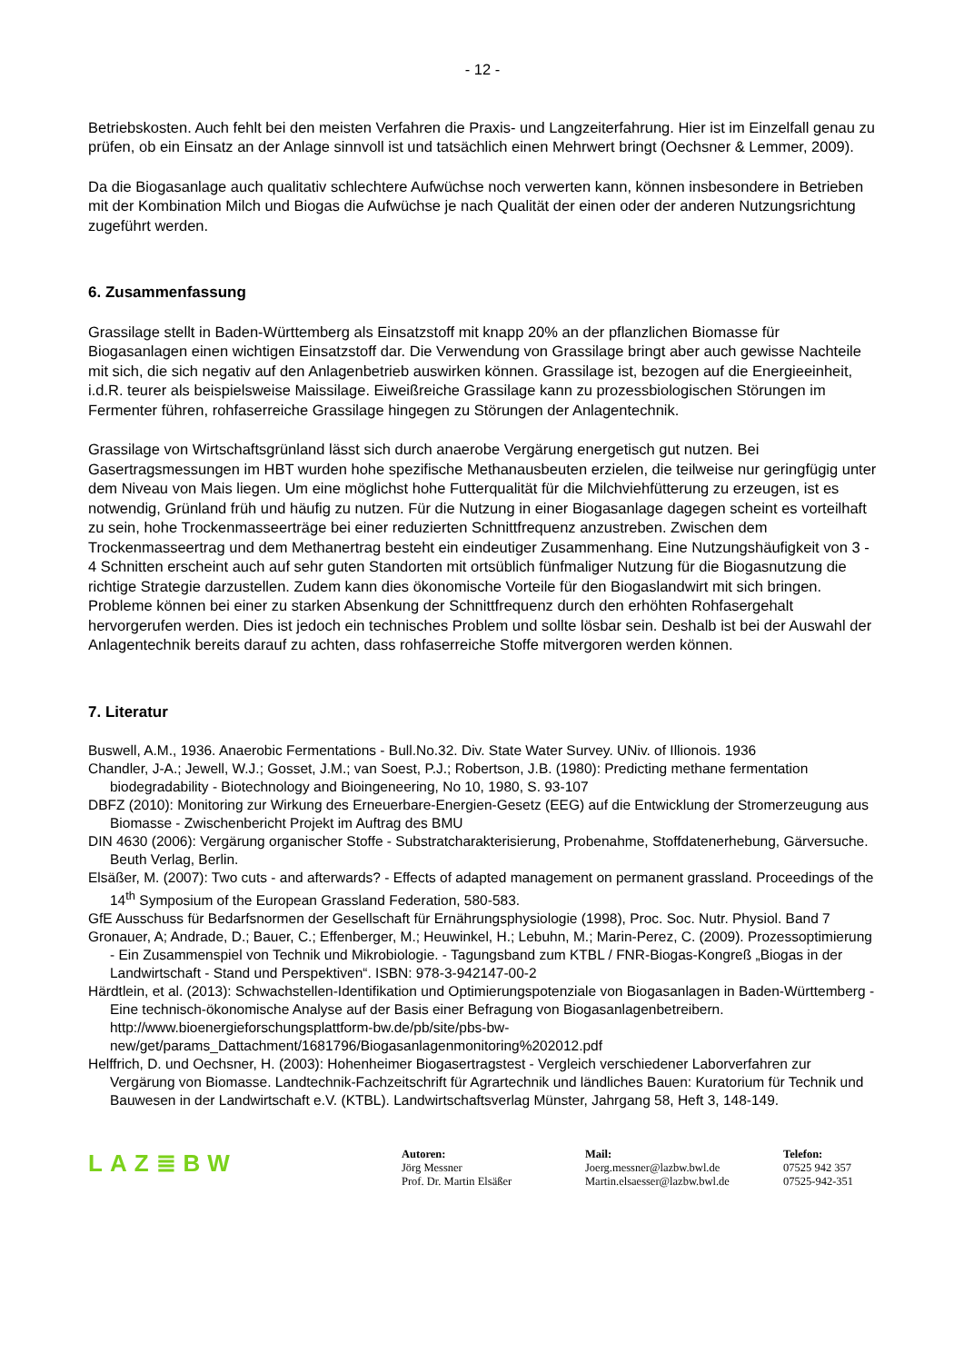- 12 -
Betriebskosten. Auch fehlt bei den meisten Verfahren die Praxis- und Langzeiterfahrung. Hier ist im Einzelfall genau zu prüfen, ob ein Einsatz an der Anlage sinnvoll ist und tatsächlich einen Mehrwert bringt (Oechsner & Lemmer, 2009).
Da die Biogasanlage auch qualitativ schlechtere Aufwüchse noch verwerten kann, können insbesondere in Betrieben mit der Kombination Milch und Biogas die Aufwüchse je nach Qualität der einen oder der anderen Nutzungsrichtung zugeführt werden.
6. Zusammenfassung
Grassilage stellt in Baden-Württemberg als Einsatzstoff mit knapp 20% an der pflanzlichen Biomasse für Biogasanlagen einen wichtigen Einsatzstoff dar. Die Verwendung von Grassilage bringt aber auch gewisse Nachteile mit sich, die sich negativ auf den Anlagenbetrieb auswirken können. Grassilage ist, bezogen auf die Energieeinheit, i.d.R. teurer als beispielsweise Maissilage. Eiweißreiche Grassilage kann zu prozessbiologischen Störungen im Fermenter führen, rohfaserreiche Grassilage hingegen zu Störungen der Anlagentechnik.
Grassilage von Wirtschaftsgrünland lässt sich durch anaerobe Vergärung energetisch gut nutzen. Bei Gasertragsmessungen im HBT wurden hohe spezifische Methanausbeuten erzielen, die teilweise nur geringfügig unter dem Niveau von Mais liegen. Um eine möglichst hohe Futterqualität für die Milchviehfütterung zu erzeugen, ist es notwendig, Grünland früh und häufig zu nutzen. Für die Nutzung in einer Biogasanlage dagegen scheint es vorteilhaft zu sein, hohe Trockenmasseerträge bei einer reduzierten Schnittfrequenz anzustreben. Zwischen dem Trockenmasseertrag und dem Methanertrag besteht ein eindeutiger Zusammenhang. Eine Nutzungshäufigkeit von 3 - 4 Schnitten erscheint auch auf sehr guten Standorten mit ortsüblich fünfmaliger Nutzung für die Biogasnutzung die richtige Strategie darzustellen. Zudem kann dies ökonomische Vorteile für den Biogaslandwirt mit sich bringen. Probleme können bei einer zu starken Absenkung der Schnittfrequenz durch den erhöhten Rohfasergehalt hervorgerufen werden. Dies ist jedoch ein technisches Problem und sollte lösbar sein. Deshalb ist bei der Auswahl der Anlagentechnik bereits darauf zu achten, dass rohfaserreiche Stoffe mitvergoren werden können.
7. Literatur
Buswell, A.M., 1936. Anaerobic Fermentations - Bull.No.32. Div. State Water Survey. UNiv. of Illionois. 1936
Chandler, J-A.; Jewell, W.J.; Gosset, J.M.; van Soest, P.J.; Robertson, J.B. (1980): Predicting methane fermentation biodegradability - Biotechnology and Bioingeneering, No 10, 1980, S. 93-107
DBFZ (2010): Monitoring zur Wirkung des Erneuerbare-Energien-Gesetz (EEG) auf die Entwicklung der Stromerzeugung aus Biomasse - Zwischenbericht Projekt im Auftrag des BMU
DIN 4630 (2006): Vergärung organischer Stoffe - Substratcharakterisierung, Probenahme, Stoffdatenerhebung, Gärversuche. Beuth Verlag, Berlin.
Elsäßer, M. (2007): Two cuts - and afterwards? - Effects of adapted management on permanent grassland. Proceedings of the 14<sup>th</sup> Symposium of the European Grassland Federation, 580-583.
GfE Ausschuss für Bedarfsnormen der Gesellschaft für Ernährungsphysiologie (1998), Proc. Soc. Nutr. Physiol. Band 7
Gronauer, A; Andrade, D.; Bauer, C.; Effenberger, M.; Heuwinkel, H.; Lebuhn, M.; Marin-Perez, C. (2009). Prozessoptimierung - Ein Zusammenspiel von Technik und Mikrobiologie. - Tagungsband zum KTBL / FNR-Biogas-Kongreß „Biogas in der Landwirtschaft - Stand und Perspektiven“. ISBN: 978-3-942147-00-2
Härdtlein, et al. (2013): Schwachstellen-Identifikation und Optimierungspotenziale von Biogasanlagen in Baden-Württemberg - Eine technisch-ökonomische Analyse auf der Basis einer Befragung von Biogasanlagenbetreibern. http://www.bioenergieforschungsplattform-bw.de/pb/site/pbs-bw-new/get/params_Dattachment/1681796/Biogasanlagenmonitoring%202012.pdf
Helffrich, D. und Oechsner, H. (2003): Hohenheimer Biogasertragstest - Vergleich verschiedener Laborverfahren zur Vergärung von Biomasse. Landtechnik-Fachzeitschrift für Agrartechnik und ländliches Bauen: Kuratorium für Technik und Bauwesen in der Landwirtschaft e.V. (KTBL). Landwirtschaftsverlag Münster, Jahrgang 58, Heft 3, 148-149.
LAZ≣BW
Autoren:
Jörg Messner
Prof. Dr. Martin Elsäßer
Mail:
Joerg.messner@lazbw.bwl.de
Martin.elsaesser@lazbw.bwl.de
Telefon:
07525 942 357
07525-942-351